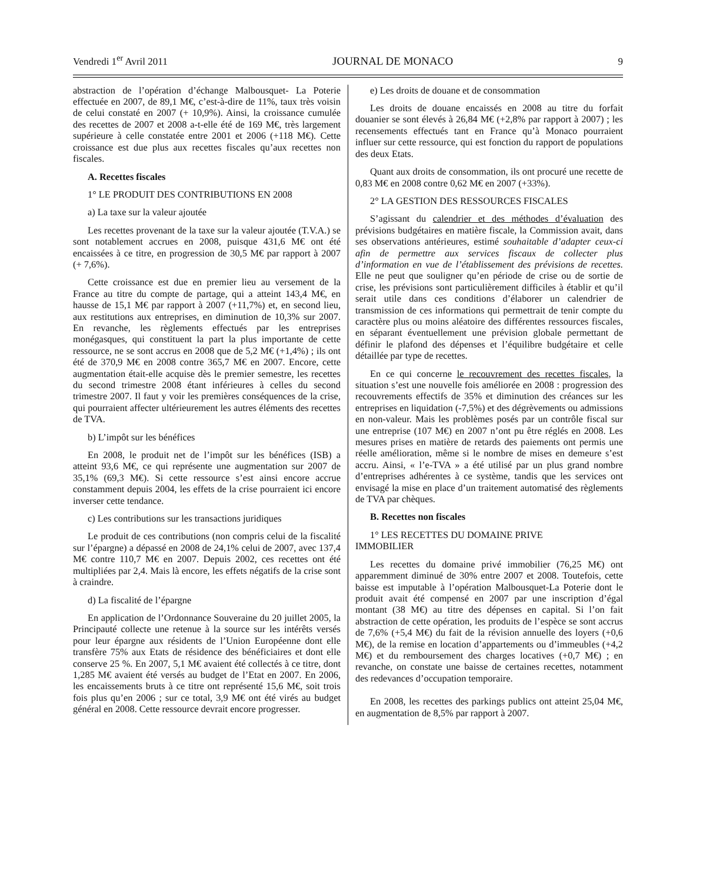Vendredi 1<sup>er</sup> Avril 2011 JOURNAL DE MONACO 9
abstraction de l’opération d’échange Malbousquet- La Poterie effectuée en 2007, de 89,1 M€, c’est-à-dire de 11%, taux très voisin de celui constaté en 2007 (+ 10,9%). Ainsi, la croissance cumulée des recettes de 2007 et 2008 a-t-elle été de 169 M€, très largement supérieure à celle constatée entre 2001 et 2006 (+118 M€). Cette croissance est due plus aux recettes fiscales qu’aux recettes non fiscales.
A. Recettes fiscales
1° LE PRODUIT DES CONTRIBUTIONS EN 2008
a) La taxe sur la valeur ajoutée
Les recettes provenant de la taxe sur la valeur ajoutée (T.V.A.) se sont notablement accrues en 2008, puisque 431,6 M€ ont été encaissées à ce titre, en progression de 30,5 M€ par rapport à 2007 (+ 7,6%).
Cette croissance est due en premier lieu au versement de la France au titre du compte de partage, qui a atteint 143,4 M€, en hausse de 15,1 M€ par rapport à 2007 (+11,7%) et, en second lieu, aux restitutions aux entreprises, en diminution de 10,3% sur 2007. En revanche, les règlements effectués par les entreprises monégasques, qui constituent la part la plus importante de cette ressource, ne se sont accrus en 2008 que de 5,2 M€ (+1,4%) ; ils ont été de 370,9 M€ en 2008 contre 365,7 M€ en 2007. Encore, cette augmentation était-elle acquise dès le premier semestre, les recettes du second trimestre 2008 étant inférieures à celles du second trimestre 2007. Il faut y voir les premières conséquences de la crise, qui pourraient affecter ultérieurement les autres éléments des recettes de TVA.
b) L’impôt sur les bénéfices
En 2008, le produit net de l’impôt sur les bénéfices (ISB) a atteint 93,6 M€, ce qui représente une augmentation sur 2007 de 35,1% (69,3 M€). Si cette ressource s’est ainsi encore accrue constamment depuis 2004, les effets de la crise pourraient ici encore inverser cette tendance.
c) Les contributions sur les transactions juridiques
Le produit de ces contributions (non compris celui de la fiscalité sur l’épargne) a dépassé en 2008 de 24,1% celui de 2007, avec 137,4 M€ contre 110,7 M€ en 2007. Depuis 2002, ces recettes ont été multipliées par 2,4. Mais là encore, les effets négatifs de la crise sont à craindre.
d) La fiscalité de l’épargne
En application de l’Ordonnance Souveraine du 20 juillet 2005, la Principauté collecte une retenue à la source sur les intérêts versés pour leur épargne aux résidents de l’Union Européenne dont elle transfère 75% aux Etats de résidence des bénéficiaires et dont elle conserve 25 %. En 2007, 5,1 M€ avaient été collectés à ce titre, dont 1,285 M€ avaient été versés au budget de l’Etat en 2007. En 2006, les encaissements bruts à ce titre ont représenté 15,6 M€, soit trois fois plus qu’en 2006 ; sur ce total, 3,9 M€ ont été virés au budget général en 2008. Cette ressource devrait encore progresser.
e) Les droits de douane et de consommation
Les droits de douane encaissés en 2008 au titre du forfait douanier se sont élevés à 26,84 M€ (+2,8% par rapport à 2007) ; les recensements effectués tant en France qu’à Monaco pourraient influer sur cette ressource, qui est fonction du rapport de populations des deux Etats.
Quant aux droits de consommation, ils ont procuré une recette de 0,83 M€ en 2008 contre 0,62 M€ en 2007 (+33%).
2° LA GESTION DES RESSOURCES FISCALES
S’agissant du calendrier et des méthodes d’évaluation des prévisions budgétaires en matière fiscale, la Commission avait, dans ses observations antérieures, estimé souhaitable d’adapter ceux-ci afin de permettre aux services fiscaux de collecter plus d’information en vue de l’établissement des prévisions de recettes. Elle ne peut que souligner qu’en période de crise ou de sortie de crise, les prévisions sont particulièrement difficiles à établir et qu’il serait utile dans ces conditions d’élaborer un calendrier de transmission de ces informations qui permettrait de tenir compte du caractère plus ou moins aléatoire des différentes ressources fiscales, en séparant éventuellement une prévision globale permettant de définir le plafond des dépenses et l’équilibre budgétaire et celle détaillée par type de recettes.
En ce qui concerne le recouvrement des recettes fiscales, la situation s’est une nouvelle fois améliorée en 2008 : progression des recouvrements effectifs de 35% et diminution des créances sur les entreprises en liquidation (-7,5%) et des dégrèvements ou admissions en non-valeur. Mais les problèmes posés par un contrôle fiscal sur une entreprise (107 M€) en 2007 n’ont pu être réglés en 2008. Les mesures prises en matière de retards des paiements ont permis une réelle amélioration, même si le nombre de mises en demeure s’est accru. Ainsi, « l’e-TVA » a été utilisé par un plus grand nombre d’entreprises adhérentes à ce système, tandis que les services ont envisagé la mise en place d’un traitement automatisé des règlements de TVA par chèques.
B. Recettes non fiscales
1° LES RECETTES DU DOMAINE PRIVE
IMMOBILIER
Les recettes du domaine privé immobilier (76,25 M€) ont apparemment diminué de 30% entre 2007 et 2008. Toutefois, cette baisse est imputable à l’opération Malbousquet-La Poterie dont le produit avait été compensé en 2007 par une inscription d’égal montant (38 M€) au titre des dépenses en capital. Si l’on fait abstraction de cette opération, les produits de l’espèce se sont accrus de 7,6% (+5,4 M€) du fait de la révision annuelle des loyers (+0,6 M€), de la remise en location d’appartements ou d’immeubles (+4,2 M€) et du remboursement des charges locatives (+0,7 M€) ; en revanche, on constate une baisse de certaines recettes, notamment des redevances d’occupation temporaire.
En 2008, les recettes des parkings publics ont atteint 25,04 M€, en augmentation de 8,5% par rapport à 2007.